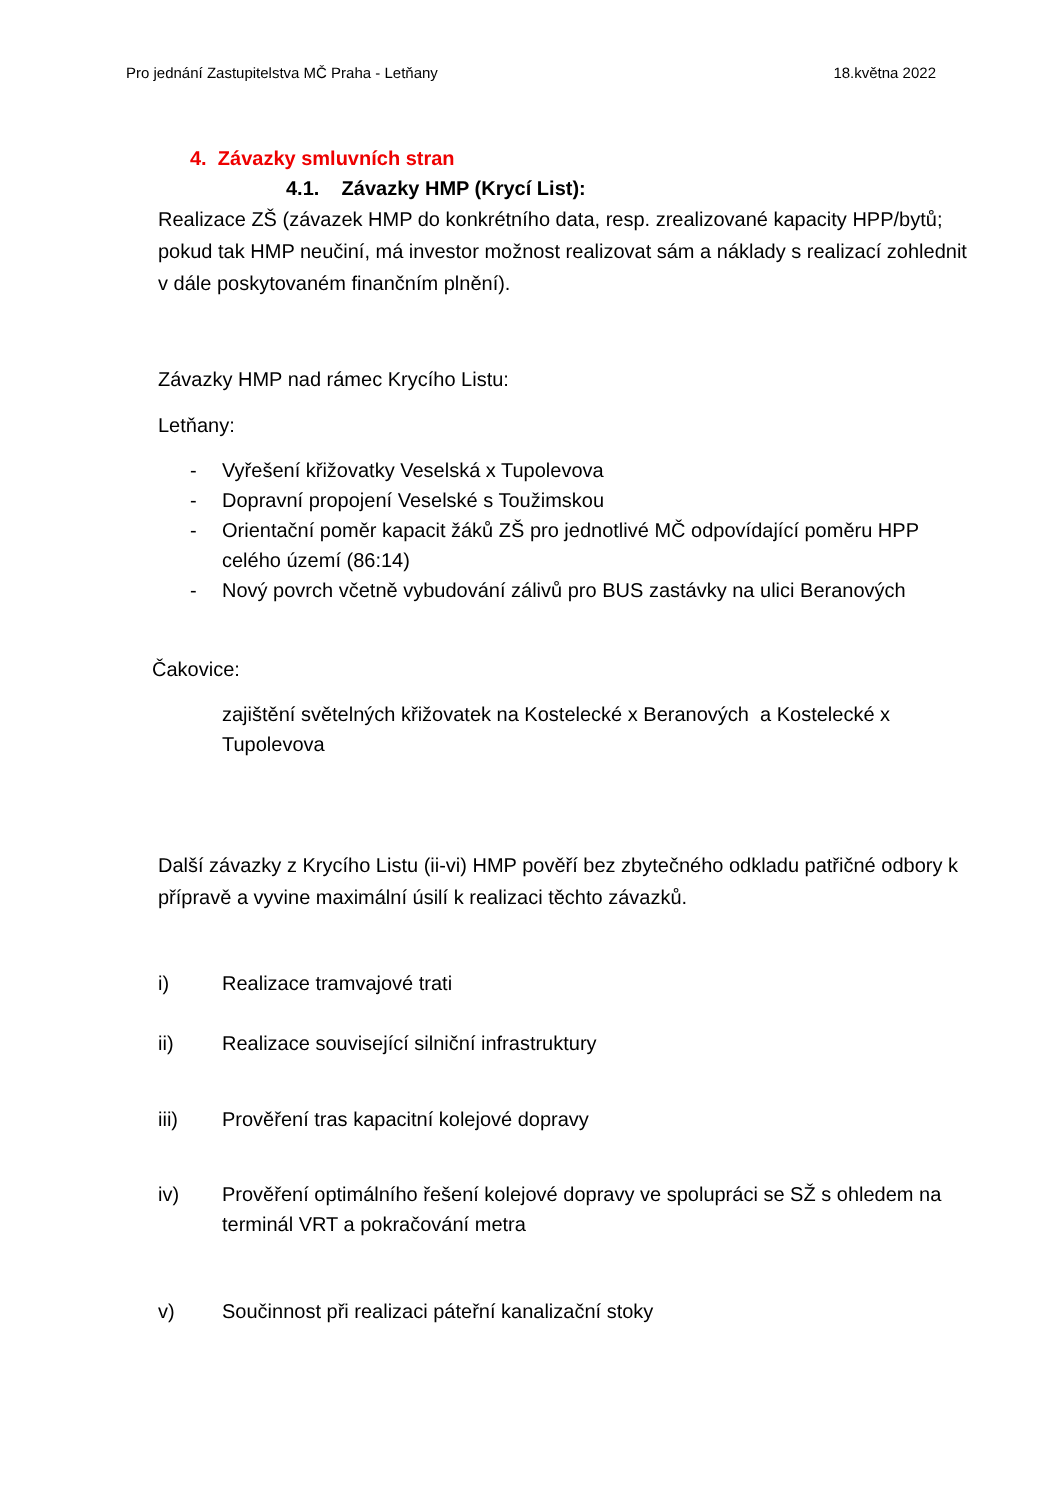Pro jednání Zastupitelstva MČ Praha - Letňany 18.května 2022
4. Závazky smluvních stran
4.1. Závazky HMP (Krycí List):
Realizace ZŠ (závazek HMP do konkrétního data, resp. zrealizované kapacity HPP/bytů; pokud tak HMP neučiní, má investor možnost realizovat sám a náklady s realizací zohlednit v dále poskytovaném finančním plnění).
Závazky HMP nad rámec Krycího Listu:
Letňany:
- Vyřešení křižovatky Veselská x Tupolevova
- Dopravní propojení Veselské s Toužimskou
- Orientační poměr kapacit žáků ZŠ pro jednotlivé MČ odpovídající poměru HPP celého území (86:14)
- Nový povrch včetně vybudování zálivů pro BUS zastávky na ulici Beranových
Čakovice:
zajištění světelných křižovatek na Kostelecké x Beranových a Kostelecké x Tupolevova
Další závazky z Krycího Listu (ii-vi) HMP pověří bez zbytečného odkladu patřičné odbory k přípravě a vyvine maximální úsilí k realizaci těchto závazků.
i) Realizace tramvajové trati
ii) Realizace související silniční infrastruktury
iii) Prověření tras kapacitní kolejové dopravy
iv) Prověření optimálního řešení kolejové dopravy ve spolupráci se SŽ s ohledem na terminál VRT a pokračování metra
v) Součinnost při realizaci páteřní kanalizační stoky